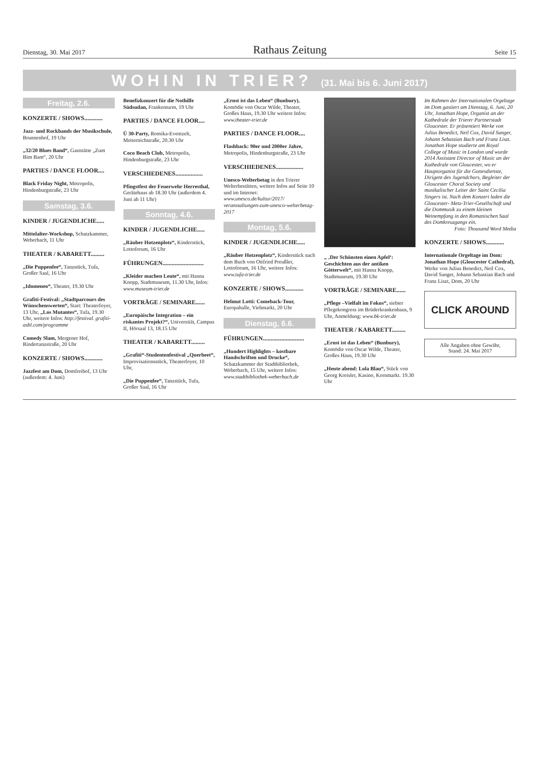Dienstag, 30. Mai 2017 Rathaus Zeitung Seite 15
WOHIN IN TRIER? (31. Mai bis 6. Juni 2017)
Freitag, 2.6.
KONZERTE / SHOWS............
Jazz- und Rockbands der Musikschule, Brunnenhof, 19 Uhr
„32/20 Blues Band“, Gaststätte „Zum Bim Bam“, 20 Uhr
PARTIES / DANCE FLOOR....
Black Friday Night, Metropolis, Hindenburgstraße, 23 Uhr
Samstag, 3.6.
KINDER / JUGENDLICHE.....
Mittelalter-Workshop, Schatzkammer, Weberbach, 11 Uhr
THEATER / KABARETT.........
„Die Puppenfee“, Tanzstück, Tufa, Großer Saal, 16 Uhr
„Idomeneo“, Theater, 19.30 Uhr
Grafiti-Festival: „Stadtparcours des Wünschenswerten“, Start: Theaterfoyer, 13 Uhr, „Los Mutantes“, Tufa, 19.30 Uhr, weitere Infos: http://festival. grafiti-asbl.com/programme
Comedy Slam, Mergener Hof, Rindertanzstraße, 20 Uhr
KONZERTE / SHOWS............
Jazzfest am Dom, Domfreihof, 13 Uhr (außerdem: 4. Juni)
Benefizkonzert für die Nothilfe Südsudan, Frankenturm, 19 Uhr
PARTIES / DANCE FLOOR....
Ü 30-Party, Romika-Eventzelt, Metternichstraße, 20.30 Uhr
Coco Beach Club, Metropolis, Hindenburgstraße, 23 Uhr
VERSCHIEDENES..................
Pfingstfest der Feuerwehr Herresthal, Gerätehaus ab 18.30 Uhr (außerdem 4. Juni ab 11 Uhr)
Sonntag, 4.6.
KINDER / JUGENDLICHE.....
„Räuber Hotzenplotz“, Kinderstück, Lottoforum, 16 Uhr
FÜHRUNGEN...........................
„Kleider machen Leute“, mit Hanna Knopp, Stadtmuseum, 11.30 Uhr, Infos: www.museum-trier.de
VORTRÄGE / SEMINARE......
„Europäische Integration – ein riskantes Projekt?“, Universität, Campus II, Hörsaal 13, 18.15 Uhr
THEATER / KABARETT.........
„Grafiti“-Studentenfestival „Querbeet“, Improvisationsstück, Theaterfoyer, 10 Uhr,
„Die Puppenfee“, Tanzstück, Tufa, Großer Saal, 16 Uhr
„Ernst ist das Leben“ (Bunbury), Komödie von Oscar Wilde, Theater, Großes Haus, 19.30 Uhr weitere Infos: www.theater-trier.de
PARTIES / DANCE FLOOR....
Flashback: 90er und 2000er Jahre, Metropolis, Hindenburgstraße, 23 Uhr
VERSCHIEDENES..................
Unesco-Welterbetag in den Trierer Welterbestätten, weitere Infos auf Seite 10 und im Internet: www.unesco.de/kultur/2017/ veranstaltungen-zum-unesco-welterbetag-2017
Montag, 5.6.
KINDER / JUGENDLICHE.....
„Räuber Hotzenplotz“, Kinderstück nach dem Buch von Ottfried Preußler, Lottoforum, 16 Uhr, weitere Infos: www.tufa-trier.de
KONZERTE / SHOWS............
Helmut Lotti: Comeback-Tour, Europahalle, Viehmarkt, 20 Uhr
Dienstag, 6.6.
FÜHRUNGEN...........................
„Hundert Highlights – kostbare Handschriften und Drucke“, Schatzkammer der Stadtbibliothek, Weberbach, 15 Uhr, weitere Infos: www.stadtbibliothek-weberbach.de
„ ‚Der Schönsten einen Apfel‘: Geschichten aus der antiken Götterwelt“, mit Hanna Knopp, Stadtmuseum, 19.30 Uhr
VORTRÄGE / SEMINARE......
„Pflege –Vielfalt im Fokus“, siebter Pflegekongress im Brüderkrankenhaus, 9 Uhr, Anmeldung: www.bk-trier.de
THEATER / KABARETT.........
„Ernst ist das Leben“ (Bunbury), Komödie von Oscar Wilde, Theater, Großes Haus, 19.30 Uhr
„Heute abend: Lola Blau“, Stück von Georg Kreisler, Kasino, Kornmarkt. 19.30 Uhr
Im Rahmen der Internationalen Orgeltage im Dom gastiert am Dienstag, 6. Juni, 20 Uhr, Jonathan Hope, Organist an der Kathedrale der Trierer Partnerstadt Gloucester. Er präsentiert Werke von Julius Benedict, Neil Cox, David Sanger, Johann Sebastian Bach und Franz Liszt. Jonathan Hope studierte am Royal College of Music in London und wurde 2014 Assistant Director of Music an der Kathedrale von Gloucester, wo er Hauptorganist für die Gottesdienste, Dirigent des Jugendchors, Begleiter der Gloucester Choral Society und musikalischer Leiter der Saint Cecilia Singers ist. Nach dem Konzert laden die Gloucester- Metz-Trier-Gesellschaft und die Dommusik zu einem kleinen Weinempfang in den Romanischen Saal des Domkreuzgangs ein.
Foto: Thousand Word Media
KONZERTE / SHOWS............
Internationale Orgeltage im Dom: Jonathan Hope (Gloucester Cathedral), Werke von Julius Benedict, Neil Cox, David Sanger, Johann Sebastian Bach und Franz Liszt, Dom, 20 Uhr
CLICK AROUND
Alle Angaben ohne Gewähr,
Stand: 24. Mai 2017